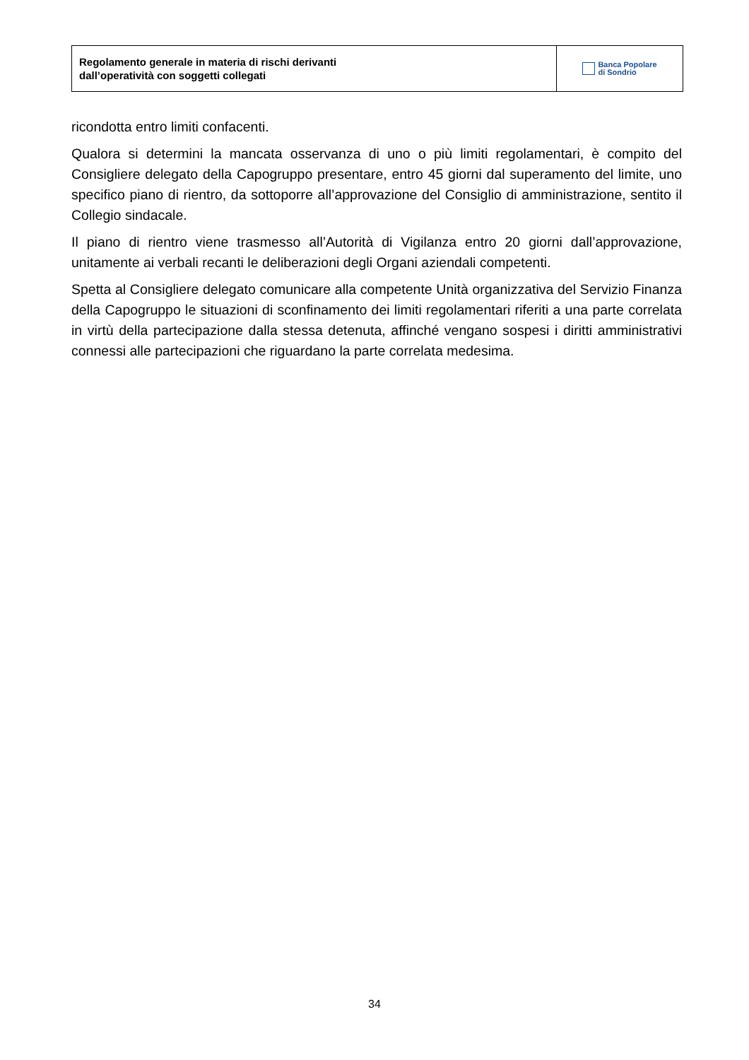Regolamento generale in materia di rischi derivanti
dall’operatività con soggetti collegati
Banca Popolare
di Sondrio
ricondotta entro limiti confacenti.
Qualora si determini la mancata osservanza di uno o più limiti regolamentari, è compito del Consigliere delegato della Capogruppo presentare, entro 45 giorni dal superamento del limite, uno specifico piano di rientro, da sottoporre all’approvazione del Consiglio di amministrazione, sentito il Collegio sindacale.
Il piano di rientro viene trasmesso all’Autorità di Vigilanza entro 20 giorni dall’approvazione, unitamente ai verbali recanti le deliberazioni degli Organi aziendali competenti.
Spetta al Consigliere delegato comunicare alla competente Unità organizzativa del Servizio Finanza della Capogruppo le situazioni di sconfinamento dei limiti regolamentari riferiti a una parte correlata in virtù della partecipazione dalla stessa detenuta, affinché vengano sospesi i diritti amministrativi connessi alle partecipazioni che riguardano la parte correlata medesima.
34